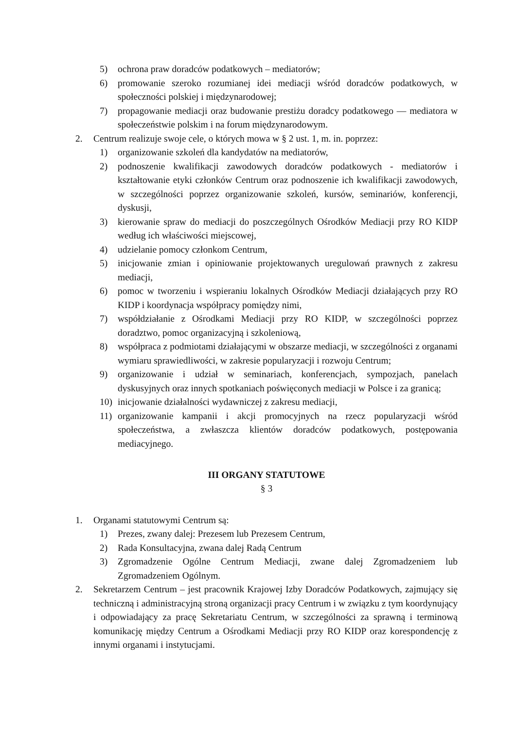5) ochrona praw doradców podatkowych – mediatorów;
6) promowanie szeroko rozumianej idei mediacji wśród doradców podatkowych, w społeczności polskiej i międzynarodowej;
7) propagowanie mediacji oraz budowanie prestiżu doradcy podatkowego — mediatora w społeczeństwie polskim i na forum międzynarodowym.
2. Centrum realizuje swoje cele, o których mowa w § 2 ust. 1, m. in. poprzez:
1) organizowanie szkoleń dla kandydatów na mediatorów,
2) podnoszenie kwalifikacji zawodowych doradców podatkowych - mediatorów i kształtowanie etyki członków Centrum oraz podnoszenie ich kwalifikacji zawodowych, w szczególności poprzez organizowanie szkoleń, kursów, seminariów, konferencji, dyskusji,
3) kierowanie spraw do mediacji do poszczególnych Ośrodków Mediacji przy RO KIDP według ich właściwości miejscowej,
4) udzielanie pomocy członkom Centrum,
5) inicjowanie zmian i opiniowanie projektowanych uregulowań prawnych z zakresu mediacji,
6) pomoc w tworzeniu i wspieraniu lokalnych Ośrodków Mediacji działających przy RO KIDP i koordynacja współpracy pomiędzy nimi,
7) współdziałanie z Ośrodkami Mediacji przy RO KIDP, w szczególności poprzez doradztwo, pomoc organizacyjną i szkoleniową,
8) współpraca z podmiotami działającymi w obszarze mediacji, w szczególności z organami wymiaru sprawiedliwości, w zakresie popularyzacji i rozwoju Centrum;
9) organizowanie i udział w seminariach, konferencjach, sympozjach, panelach dyskusyjnych oraz innych spotkaniach poświęconych mediacji w Polsce i za granicą;
10) inicjowanie działalności wydawniczej z zakresu mediacji,
11) organizowanie kampanii i akcji promocyjnych na rzecz popularyzacji wśród społeczeństwa, a zwłaszcza klientów doradców podatkowych, postępowania mediacyjnego.
III ORGANY STATUTOWE
§ 3
1. Organami statutowymi Centrum są:
1) Prezes, zwany dalej: Prezesem lub Prezesem Centrum,
2) Rada Konsultacyjna, zwana dalej Radą Centrum
3) Zgromadzenie Ogólne Centrum Mediacji, zwane dalej Zgromadzeniem lub Zgromadzeniem Ogólnym.
2. Sekretarzem Centrum – jest pracownik Krajowej Izby Doradców Podatkowych, zajmujący się techniczną i administracyjną stroną organizacji pracy Centrum i w związku z tym koordynujący i odpowiadający za pracę Sekretariatu Centrum, w szczególności za sprawną i terminową komunikację między Centrum a Ośrodkami Mediacji przy RO KIDP oraz korespondencję z innymi organami i instytucjami.